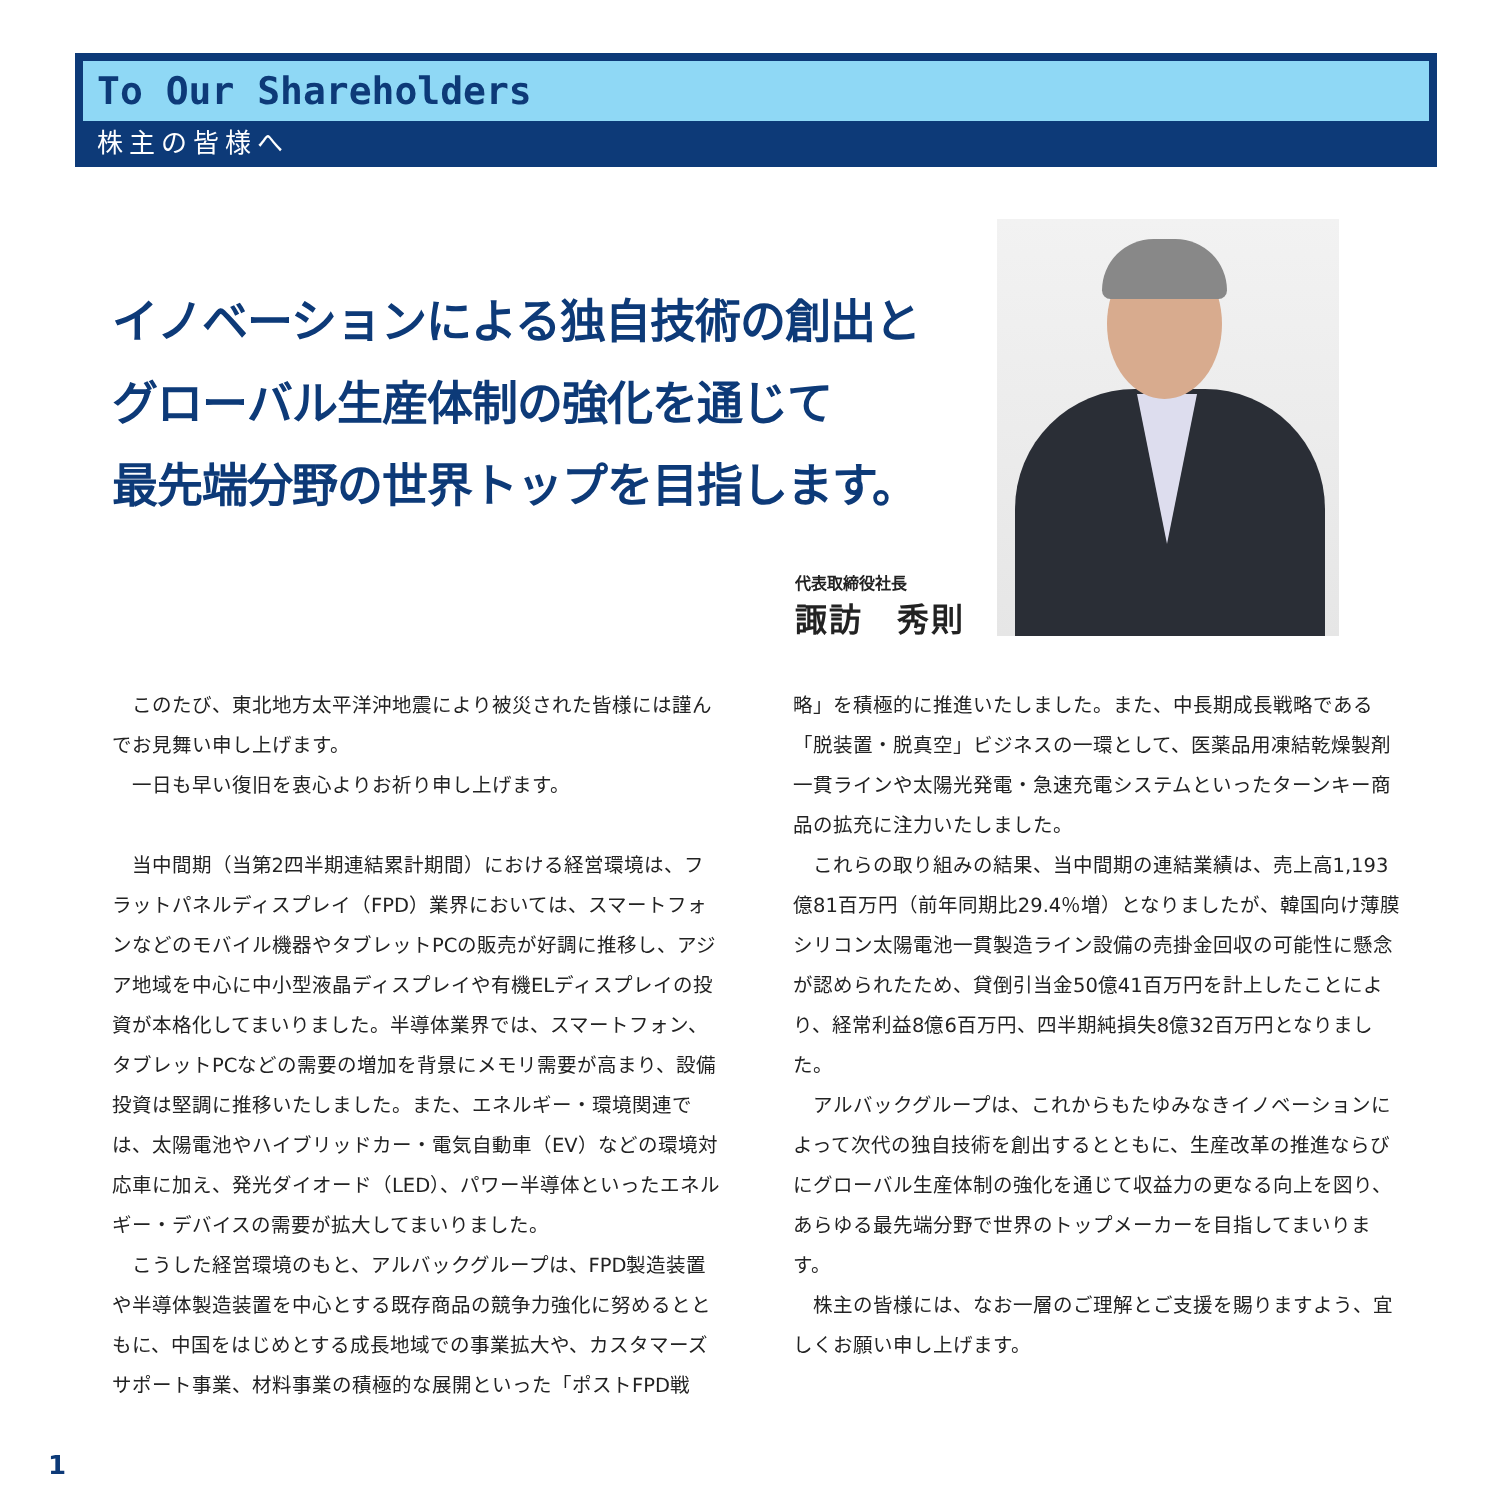To Our Shareholders
株主の皆様へ
イノベーションによる独自技術の創出と
グローバル生産体制の強化を通じて
最先端分野の世界トップを目指します。
代表取締役社長
諏訪　秀則
このたび、東北地方太平洋沖地震により被災された皆様には謹んでお見舞い申し上げます。
一日も早い復旧を衷心よりお祈り申し上げます。
当中間期（当第2四半期連結累計期間）における経営環境は、フラットパネルディスプレイ（FPD）業界においては、スマートフォンなどのモバイル機器やタブレットPCの販売が好調に推移し、アジア地域を中心に中小型液晶ディスプレイや有機ELディスプレイの投資が本格化してまいりました。半導体業界では、スマートフォン、タブレットPCなどの需要の増加を背景にメモリ需要が高まり、設備投資は堅調に推移いたしました。また、エネルギー・環境関連では、太陽電池やハイブリッドカー・電気自動車（EV）などの環境対応車に加え、発光ダイオード（LED）、パワー半導体といったエネルギー・デバイスの需要が拡大してまいりました。
こうした経営環境のもと、アルバックグループは、FPD製造装置や半導体製造装置を中心とする既存商品の競争力強化に努めるとともに、中国をはじめとする成長地域での事業拡大や、カスタマーズサポート事業、材料事業の積極的な展開といった「ポストFPD戦略」を積極的に推進いたしました。また、中長期成長戦略である「脱装置・脱真空」ビジネスの一環として、医薬品用凍結乾燥製剤一貫ラインや太陽光発電・急速充電システムといったターンキー商品の拡充に注力いたしました。
これらの取り組みの結果、当中間期の連結業績は、売上高1,193億81百万円（前年同期比29.4％増）となりましたが、韓国向け薄膜シリコン太陽電池一貫製造ライン設備の売掛金回収の可能性に懸念が認められたため、貸倒引当金50億41百万円を計上したことにより、経常利益8億6百万円、四半期純損失8億32百万円となりました。
アルバックグループは、これからもたゆみなきイノベーションによって次代の独自技術を創出するとともに、生産改革の推進ならびにグローバル生産体制の強化を通じて収益力の更なる向上を図り、あらゆる最先端分野で世界のトップメーカーを目指してまいります。
株主の皆様には、なお一層のご理解とご支援を賜りますよう、宜しくお願い申し上げます。
1